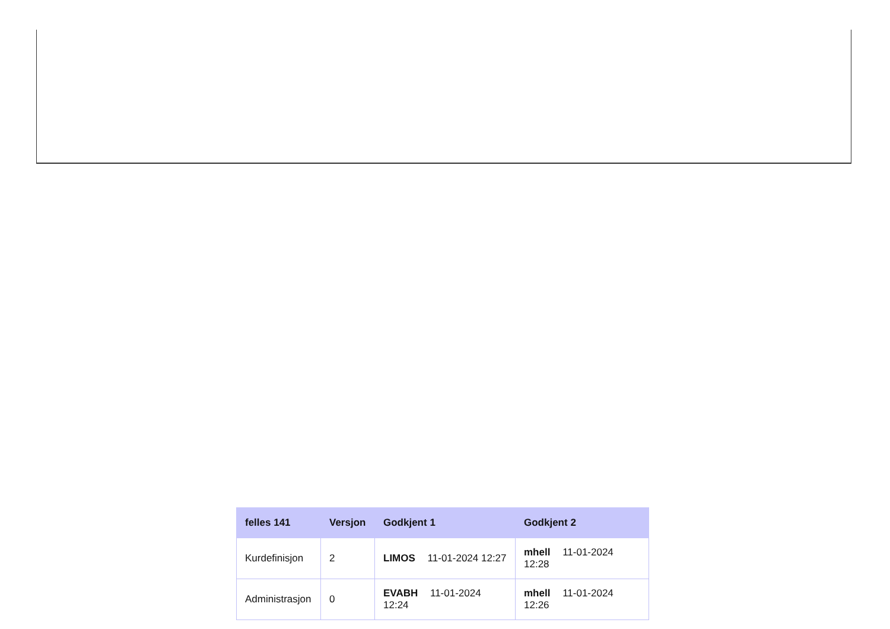| felles 141 | Versjon | Godkjent 1 | Godkjent 2 |
| --- | --- | --- | --- |
| Kurdefinisjon | 2 | LIMOS 11-01-2024 12:27 | mhell 11-01-2024 12:28 |
| Administrasjon | 0 | EVABH 11-01-2024 12:24 | mhell 11-01-2024 12:26 |